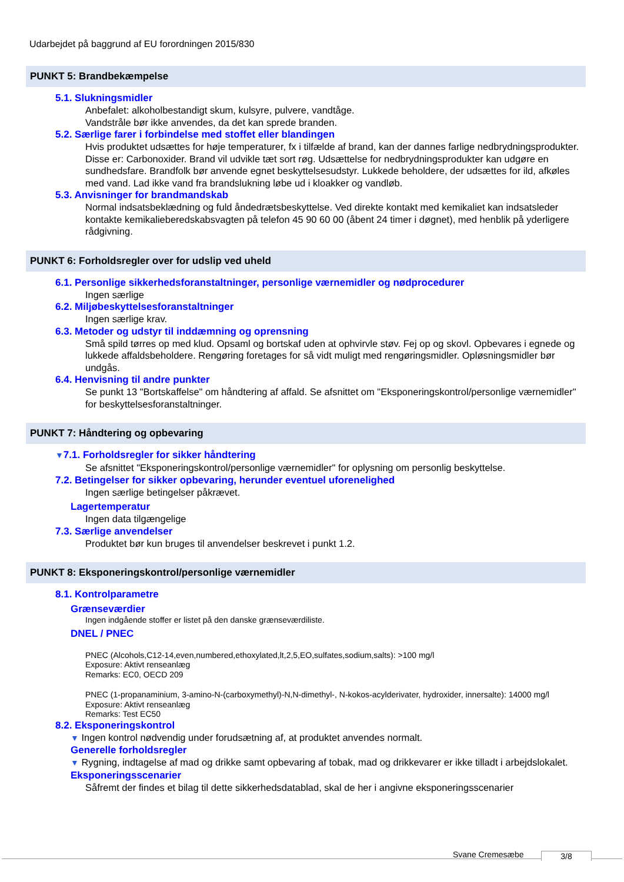Udarbejdet på baggrund af EU forordningen 2015/830
PUNKT 5: Brandbekæmpelse
5.1. Slukningsmidler
Anbefalet: alkoholbestandigt skum, kulsyre, pulvere, vandtåge.
Vandstråle bør ikke anvendes, da det kan sprede branden.
5.2. Særlige farer i forbindelse med stoffet eller blandingen
Hvis produktet udsættes for høje temperaturer, fx i tilfælde af brand, kan der dannes farlige nedbrydningsprodukter. Disse er: Carbonoxider. Brand vil udvikle tæt sort røg. Udsættelse for nedbrydningsprodukter kan udgøre en sundhedsfare. Brandfolk bør anvende egnet beskyttelsesudstyr. Lukkede beholdere, der udsættes for ild, afkøles med vand. Lad ikke vand fra brandslukning løbe ud i kloakker og vandløb.
5.3. Anvisninger for brandmandskab
Normal indsatsbeklædning og fuld åndedrætsbeskyttelse. Ved direkte kontakt med kemikaliet kan indsatsleder kontakte kemikalieberedskabsvagten på telefon 45 90 60 00 (åbent 24 timer i døgnet), med henblik på yderligere rådgivning.
PUNKT 6: Forholdsregler over for udslip ved uheld
6.1. Personlige sikkerhedsforanstaltninger, personlige værnemidler og nødprocedurer
Ingen særlige
6.2. Miljøbeskyttelsesforanstaltninger
Ingen særlige krav.
6.3. Metoder og udstyr til inddæmning og oprensning
Små spild tørres op med klud. Opsaml og bortskaf uden at ophvirvle støv. Fej op og skovl. Opbevares i egnede og lukkede affaldsbeholdere. Rengøring foretages for så vidt muligt med rengøringsmidler. Opløsningsmidler bør undgås.
6.4. Henvisning til andre punkter
Se punkt 13 "Bortskaffelse" om håndtering af affald. Se afsnittet om "Eksponeringskontrol/personlige værnemidler" for beskyttelsesforanstaltninger.
PUNKT 7: Håndtering og opbevaring
▼7.1. Forholdsregler for sikker håndtering
Se afsnittet "Eksponeringskontrol/personlige værnemidler" for oplysning om personlig beskyttelse.
7.2. Betingelser for sikker opbevaring, herunder eventuel uforenelighed
Ingen særlige betingelser påkrævet.
Lagertemperatur
Ingen data tilgængelige
7.3. Særlige anvendelser
Produktet bør kun bruges til anvendelser beskrevet i punkt 1.2.
PUNKT 8: Eksponeringskontrol/personlige værnemidler
8.1. Kontrolparametre
Grænseværdier
Ingen indgående stoffer er listet på den danske grænseværdiliste.
DNEL / PNEC
PNEC (Alcohols,C12-14,even,numbered,ethoxylated,lt,2,5,EO,sulfates,sodium,salts): >100 mg/l
Exposure: Aktivt renseanlæg
Remarks: EC0, OECD 209
PNEC (1-propanaminium, 3-amino-N-(carboxymethyl)-N,N-dimethyl-, N-kokos-acylderivater, hydroxider, innersalte): 14000 mg/l
Exposure: Aktivt renseanlæg
Remarks: Test EC50
8.2. Eksponeringskontrol
▼ Ingen kontrol nødvendig under forudsætning af, at produktet anvendes normalt.
Generelle forholdsregler
▼ Rygning, indtagelse af mad og drikke samt opbevaring af tobak, mad og drikkevarer er ikke tilladt i arbejdslokalet.
Eksponeringsscenarier
Såfremt der findes et bilag til dette sikkerhedsdatablad, skal de her i angivne eksponeringsscenarier
Svane Cremesæbe 3/8